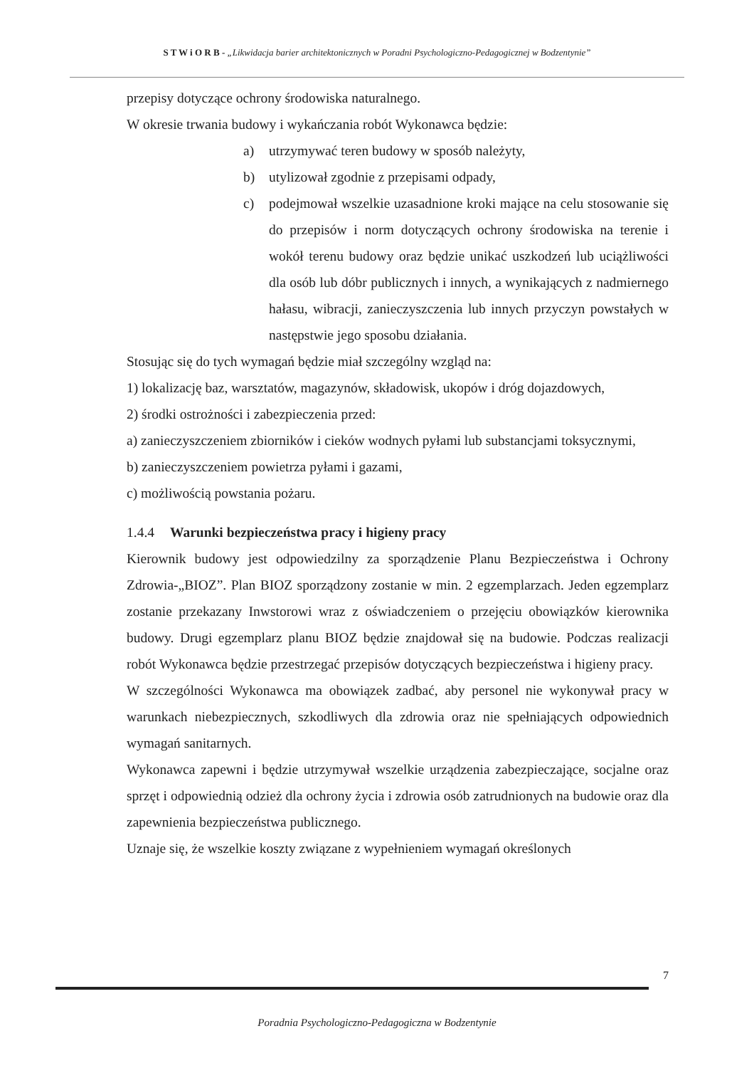S T W i O R B - „Likwidacja barier architektonicznych w Poradni Psychologiczno-Pedagogicznej w Bodzentynie”
przepisy dotyczące ochrony środowiska naturalnego.
W okresie trwania budowy i wykańczania robót Wykonawca będzie:
a) utrzymywać teren budowy w sposób należyty,
b) utylizował zgodnie z przepisami odpady,
c) podejmował wszelkie uzasadnione kroki mające na celu stosowanie się do przepisów i norm dotyczących ochrony środowiska na terenie i wokół terenu budowy oraz będzie unikać uszkodzeń lub uciążliwości dla osób lub dóbr publicznych i innych, a wynikających z nadmiernego hałasu, wibracji, zanieczyszczenia lub innych przyczyn powstałych w następstwie jego sposobu działania.
Stosując się do tych wymagań będzie miał szczególny wzgląd na:
1) lokalizację baz, warsztatów, magazynów, składowisk, ukopów i dróg dojazdowych,
2) środki ostrożności i zabezpieczenia przed:
a) zanieczyszczeniem zbiorników i cieków wodnych pyłami lub substancjami toksycznymi,
b) zanieczyszczeniem powietrza pyłami i gazami,
c) możliwością powstania pożaru.
1.4.4 Warunki bezpieczeństwa pracy i higieny pracy
Kierownik budowy jest odpowiedzilny za sporządzenie Planu Bezpieczeństwa i Ochrony Zdrowia-„BIOZ”. Plan BIOZ sporządzony zostanie w min. 2 egzemplarzach. Jeden egzemplarz zostanie przekazany Inwstorowi wraz z oświadczeniem o przejęciu obowiązków kierownika budowy. Drugi egzemplarz planu BIOZ będzie znajdował się na budowie. Podczas realizacji robót Wykonawca będzie przestrzegać przepisów dotyczących bezpieczeństwa i higieny pracy.
W szczególności Wykonawca ma obowiązek zadbać, aby personel nie wykonywał pracy w warunkach niebezpiecznych, szkodliwych dla zdrowia oraz nie spełniających odpowiednich wymagań sanitarnych.
Wykonawca zapewni i będzie utrzymywał wszelkie urządzenia zabezpieczające, socjalne oraz sprzęt i odpowiednią odzież dla ochrony życia i zdrowia osób zatrudnionych na budowie oraz dla zapewnienia bezpieczeństwa publicznego.
Uznaje się, że wszelkie koszty związane z wypełnieniem wymagań określonych
7
Poradnia Psychologiczno-Pedagogiczna w Bodzentynie